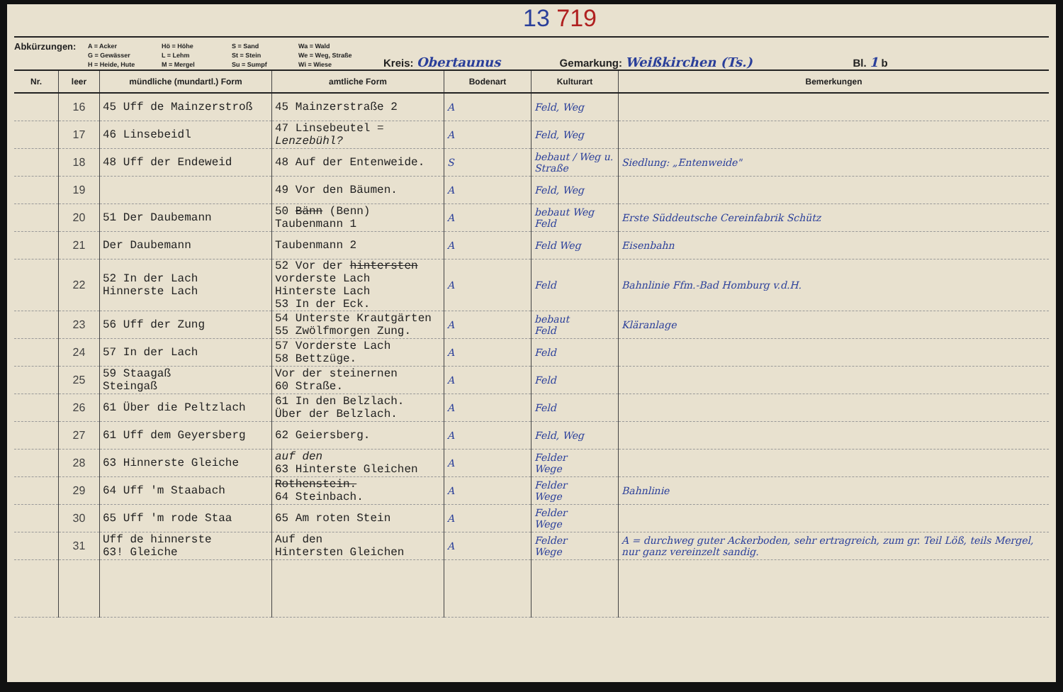13 719
Abkürzungen: A = Acker
G = Gewässer
H = Heide, Hute Hö = Höhe
L = Lehm
M = Mergel S = Sand
St = Stein
Su = Sumpf Wa = Wald
We = Weg, Straße
Wi = Wiese
Kreis: Obertaunus Gemarkung: Weißkirchen (Ts.) Bl. 1 b
| Nr. | leer | mündliche (mundartl.) Form | amtliche Form | Bodenart | Kulturart | Bemerkungen |
| --- | --- | --- | --- | --- | --- | --- |
| | 16 | 45 Uff de Mainzerstroß | 45 Mainzerstraße 2 | A | Feld, Weg | |
| | 17 | 46 Linsebeidl | 47 Linsebeutel = Lenzebühl? | A | Feld, Weg | |
| | 18 | 48 Uff der Endeweid | 48 Auf der Entenweide. | S | bebaut / Weg u. Straße | Siedlung: „Entenweide" |
| | 19 | | 49 Vor den Bäumen. | A | Feld, Weg | |
| | 20 | 51 Der Daubemann | 50 Bänn (Benn) Taubenmann 1 | A | bebaut Weg Feld | Erste Süddeutsche Cereinfabrik Schütz |
| | 21 | Der Daubemann | Taubenmann 2 | A | Feld Weg | Eisenbahn |
| | 22 | 52 In der Lach Hinnerste Lach | 52 Vor der hintersten vorderste Lach Hinterste Lach 53 In der Eck. | A | Feld | Bahnlinie Ffm.-Bad Homburg v.d.H. |
| | 23 | 56 Uff der Zung | 54 Unterste Krautgärten 55 Zwölfmorgen Zung. | A | bebaut Feld | Kläranlage |
| | 24 | 57 In der Lach | 57 Vorderste Lach 58 Bettzüge. | A | Feld | |
| | 25 | 59 Staagaß Steingaß | Vor der steinernen 60 Straße. | A | Feld | |
| | 26 | 61 Über die Peltzlach | 61 In den Belzlach. Über der Belzlach. | A | Feld | |
| | 27 | 61 Uff dem Geyersberg | 62 Geiersberg. | A | Feld, Weg | |
| | 28 | 63 Hinnerste Gleiche | auf den 63 Hinterste Gleichen | A | Felder Wege | |
| | 29 | 64 Uff 'm Staabach | Rothenstein. 64 Steinbach. | A | Felder Wege | Bahnlinie |
| | 30 | 65 Uff 'm rode Staa | 65 Am roten Stein | A | Felder Wege | |
| | 31 | Uff de hinnerste 63! Gleiche | Auf den Hintersten Gleichen | A | Felder Wege | A = durchweg guter Ackerboden, sehr ertragreich, zum gr. Teil Löß, teils Mergel, nur ganz vereinzelt sandig. |